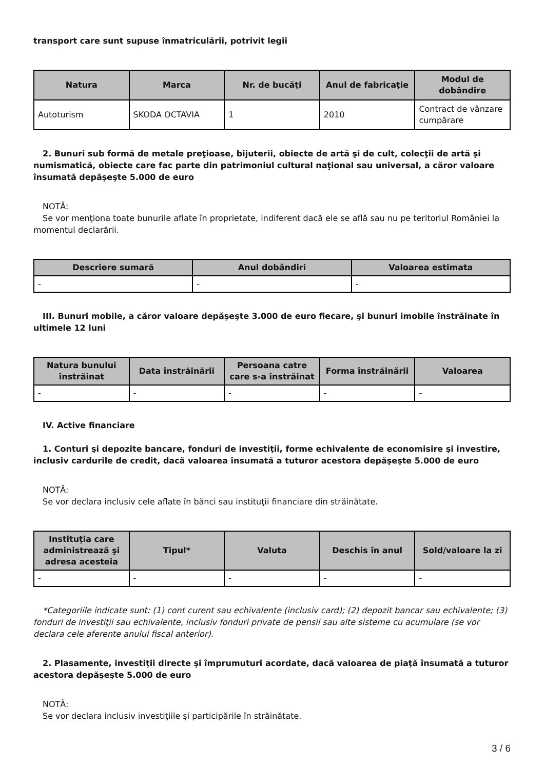transport care sunt supuse înmatriculării, potrivit legii
| Natura | Marca | Nr. de bucăţi | Anul de fabricaţie | Modul de dobândire |
| --- | --- | --- | --- | --- |
| Autoturism | SKODA OCTAVIA | 1 | 2010 | Contract de vânzare cumpărare |
2. Bunuri sub formă de metale preţioase, bijuterii, obiecte de artă şi de cult, colecţii de artă şi numismatică, obiecte care fac parte din patrimoniul cultural naţional sau universal, a căror valoare însumată depăşeşte 5.000 de euro
NOTĂ:
Se vor menţiona toate bunurile aflate în proprietate, indiferent dacă ele se află sau nu pe teritoriul României la momentul declarării.
| Descriere sumară | Anul dobândiri | Valoarea estimata |
| --- | --- | --- |
| - | - | - |
III. Bunuri mobile, a căror valoare depăşeşte 3.000 de euro fiecare, şi bunuri imobile înstrăinate în ultimele 12 luni
| Natura bunului înstrăinat | Data înstrăinării | Persoana catre care s-a înstrăinat | Forma înstrăinării | Valoarea |
| --- | --- | --- | --- | --- |
| - | - | - | - | - |
IV. Active financiare
1. Conturi şi depozite bancare, fonduri de investiţii, forme echivalente de economisire şi investire, inclusiv cardurile de credit, dacă valoarea însumată a tuturor acestora depăşeşte 5.000 de euro
NOTĂ:
Se vor declara inclusiv cele aflate în bănci sau instituţii financiare din străinătate.
| Instituţia care administrează şi adresa acesteia | Tipul* | Valuta | Deschis în anul | Sold/valoare la zi |
| --- | --- | --- | --- | --- |
| - | - | - | - | - |
*Categoriile indicate sunt: (1) cont curent sau echivalente (inclusiv card); (2) depozit bancar sau echivalente; (3) fonduri de investiţii sau echivalente, inclusiv fonduri private de pensii sau alte sisteme cu acumulare (se vor declara cele aferente anului fiscal anterior).
2. Plasamente, investiţii directe şi împrumuturi acordate, dacă valoarea de piaţă însumată a tuturor acestora depăşeşte 5.000 de euro
NOTĂ:
Se vor declara inclusiv investiţiile şi participările în străinătate.
3 / 6